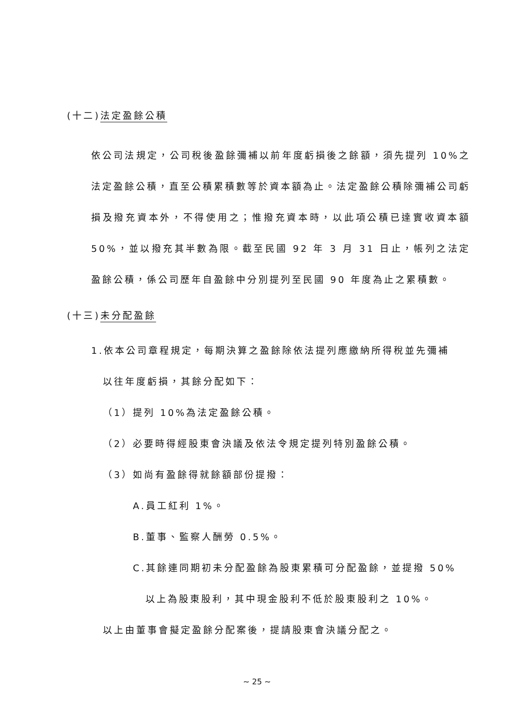(十二)法定盈餘公積
依公司法規定，公司稅後盈餘彌補以前年度虧損後之餘額，須先提列 10%之法定盈餘公積，直至公積累積數等於資本額為止。法定盈餘公積除彌補公司虧損及撥充資本外，不得使用之；惟撥充資本時，以此項公積已達實收資本額 50%，並以撥充其半數為限。截至民國 92 年 3 月 31 日止，帳列之法定盈餘公積，係公司歷年自盈餘中分別提列至民國 90 年度為止之累積數。
(十三)未分配盈餘
1.依本公司章程規定，每期決算之盈餘除依法提列應繳納所得稅並先彌補
以往年度虧損，其餘分配如下：
（1）提列 10%為法定盈餘公積。
（2）必要時得經股東會決議及依法令規定提列特別盈餘公積。
（3）如尚有盈餘得就餘額部份提撥：
A.員工紅利 1%。
B.董事、監察人酬勞 0.5%。
C.其餘連同期初未分配盈餘為股東累積可分配盈餘，並提撥 50%
以上為股東股利，其中現金股利不低於股東股利之 10%。
以上由董事會擬定盈餘分配案後，提請股東會決議分配之。
~ 25 ~